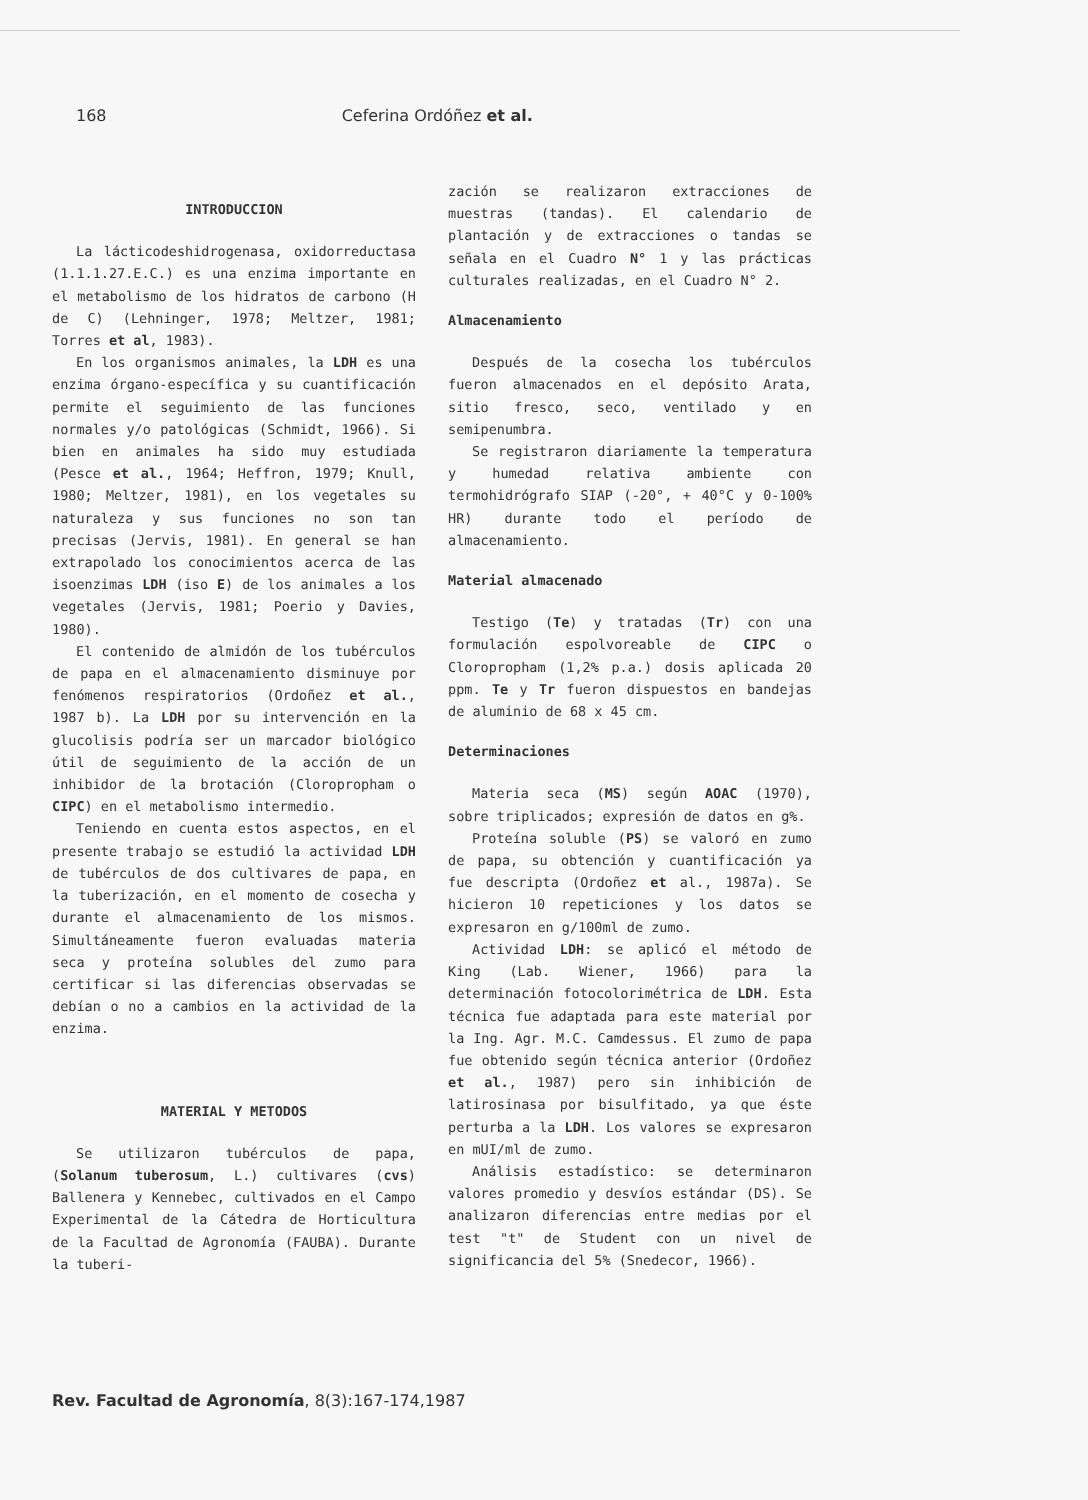168 Ceferina Ordóñez et al.
INTRODUCCION
La lácticodeshidrogenasa, oxidorreductasa (1.1.1.27.E.C.) es una enzima importante en el metabolismo de los hidratos de carbono (H de C) (Lehninger, 1978; Meltzer, 1981; Torres et al, 1983).
En los organismos animales, la LDH es una enzima órgano-específica y su cuantificación permite el seguimiento de las funciones normales y/o patológicas (Schmidt, 1966). Si bien en animales ha sido muy estudiada (Pesce et al., 1964; Heffron, 1979; Knull, 1980; Meltzer, 1981), en los vegetales su naturaleza y sus funciones no son tan precisas (Jervis, 1981). En general se han extrapolado los conocimientos acerca de las isoenzimas LDH (iso E) de los animales a los vegetales (Jervis, 1981; Poerio y Davies, 1980).
El contenido de almidón de los tubérculos de papa en el almacenamiento disminuye por fenómenos respiratorios (Ordoñez et al., 1987 b). La LDH por su intervención en la glucolisis podría ser un marcador biológico útil de seguimiento de la acción de un inhibidor de la brotación (Cloropropham o CIPC) en el metabolismo intermedio.
Teniendo en cuenta estos aspectos, en el presente trabajo se estudió la actividad LDH de tubérculos de dos cultivares de papa, en la tuberización, en el momento de cosecha y durante el almacenamiento de los mismos. Simultáneamente fueron evaluadas materia seca y proteína solubles del zumo para certificar si las diferencias observadas se debían o no a cambios en la actividad de la enzima.
MATERIAL Y METODOS
Se utilizaron tubérculos de papa, (Solanum tuberosum, L.) cultivares (cvs) Ballenera y Kennebec, cultivados en el Campo Experimental de la Cátedra de Horticultura de la Facultad de Agronomía (FAUBA). Durante la tuberi-
zación se realizaron extracciones de muestras (tandas). El calendario de plantación y de extracciones o tandas se señala en el Cuadro N° 1 y las prácticas culturales realizadas, en el Cuadro N° 2.
Almacenamiento
Después de la cosecha los tubérculos fueron almacenados en el depósito Arata, sitio fresco, seco, ventilado y en semipenumbra.
Se registraron diariamente la temperatura y humedad relativa ambiente con termohidrógrafo SIAP (-20°, + 40°C y 0-100% HR) durante todo el período de almacenamiento.
Material almacenado
Testigo (Te) y tratadas (Tr) con una formulación espolvoreable de CIPC o Cloropropham (1,2% p.a.) dosis aplicada 20 ppm. Te y Tr fueron dispuestos en bandejas de aluminio de 68 x 45 cm.
Determinaciones
Materia seca (MS) según AOAC (1970), sobre triplicados; expresión de datos en g%.
Proteína soluble (PS) se valoró en zumo de papa, su obtención y cuantificación ya fue descripta (Ordoñez et al., 1987a). Se hicieron 10 repeticiones y los datos se expresaron en g/100ml de zumo.
Actividad LDH: se aplicó el método de King (Lab. Wiener, 1966) para la determinación fotocolorimétrica de LDH. Esta técnica fue adaptada para este material por la Ing. Agr. M.C. Camdessus. El zumo de papa fue obtenido según técnica anterior (Ordoñez et al., 1987) pero sin inhibición de latirosinasa por bisulfitado, ya que éste perturba a la LDH. Los valores se expresaron en mUI/ml de zumo.
Análisis estadístico: se determinaron valores promedio y desvíos estándar (DS). Se analizaron diferencias entre medias por el test "t" de Student con un nivel de significancia del 5% (Snedecor, 1966).
Rev. Facultad de Agronomía, 8(3):167-174,1987